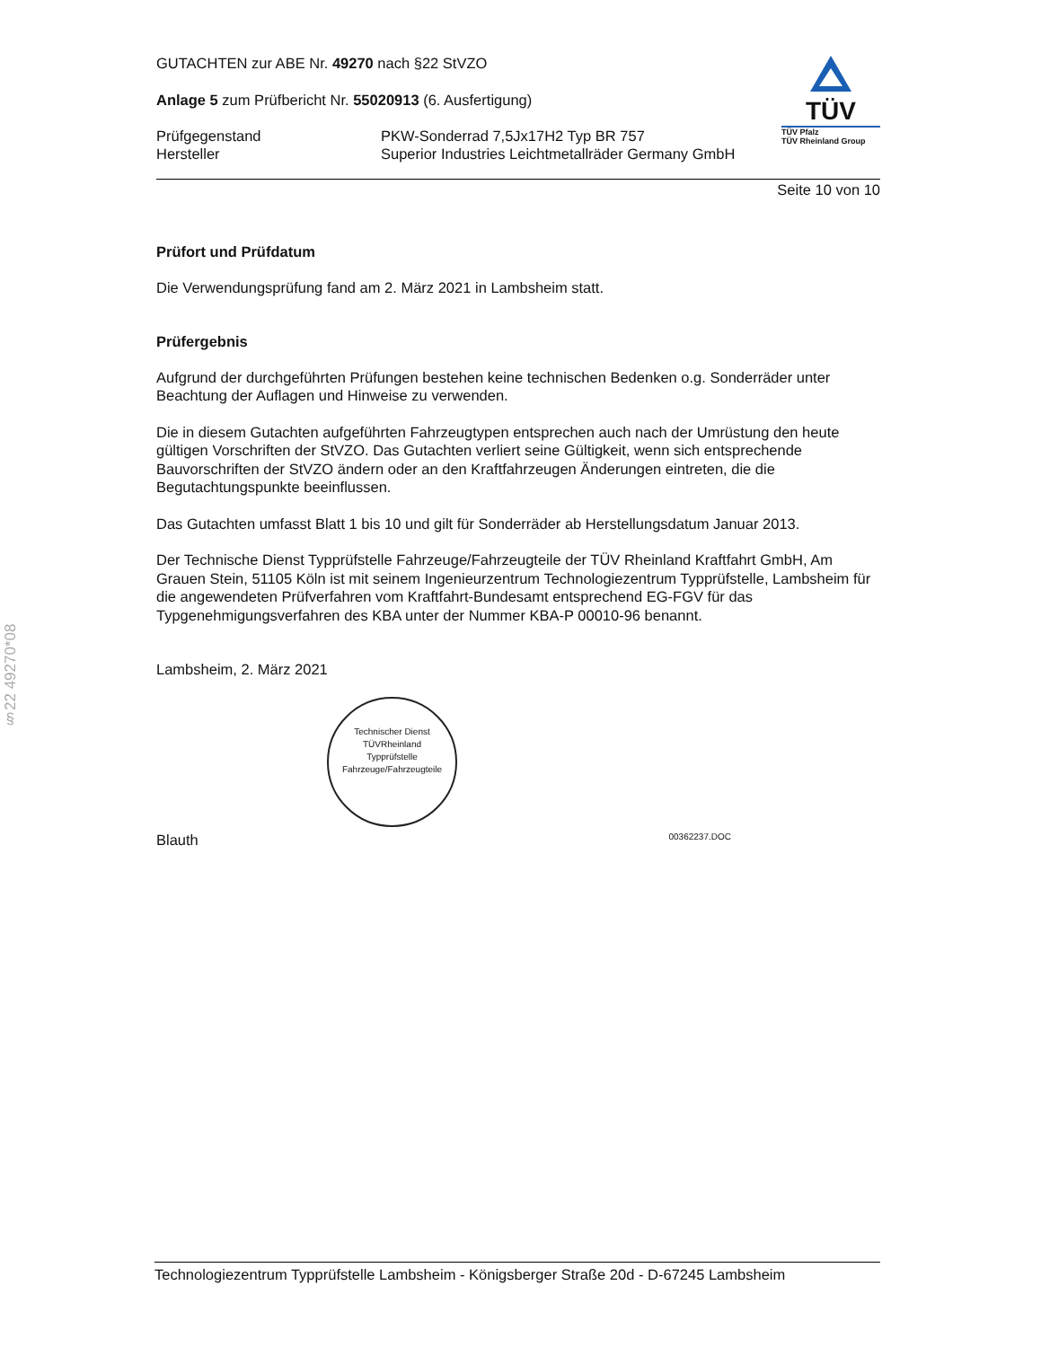§22 49270*08
GUTACHTEN zur ABE Nr. 49270 nach §22 StVZO
Anlage 5 zum Prüfbericht Nr. 55020913 (6. Ausfertigung)
Prüfgegenstand PKW-Sonderrad 7,5Jx17H2 Typ BR 757 Hersteller Superior Industries Leichtmetallräder Germany GmbH
TÜV
TÜV Pfalz
TÜV Rheinland Group
Seite 10 von 10
Prüfort und Prüfdatum
Die Verwendungsprüfung fand am 2. März 2021 in Lambsheim statt.
Prüfergebnis
Aufgrund der durchgeführten Prüfungen bestehen keine technischen Bedenken o.g. Sonderräder unter Beachtung der Auflagen und Hinweise zu verwenden.
Die in diesem Gutachten aufgeführten Fahrzeugtypen entsprechen auch nach der Umrüstung den heute gültigen Vorschriften der StVZO. Das Gutachten verliert seine Gültigkeit, wenn sich entsprechende Bauvorschriften der StVZO ändern oder an den Kraftfahrzeugen Änderungen eintreten, die die Begutachtungspunkte beeinflussen.
Das Gutachten umfasst Blatt 1 bis 10 und gilt für Sonderräder ab Herstellungsdatum Januar 2013.
Der Technische Dienst Typprüfstelle Fahrzeuge/Fahrzeugteile der TÜV Rheinland Kraftfahrt GmbH, Am Grauen Stein, 51105 Köln ist mit seinem Ingenieurzentrum Technologiezentrum Typprüfstelle, Lambsheim für die angewendeten Prüfverfahren vom Kraftfahrt-Bundesamt entsprechend EG-FGV für das Typgenehmigungsverfahren des KBA unter der Nummer KBA-P 00010-96 benannt.
Lambsheim, 2. März 2021
Technischer Dienst
TÜVRheinland
Typprüfstelle Fahrzeuge/Fahrzeugteile
Blauth 00362237.DOC
Technologiezentrum Typprüfstelle Lambsheim - Königsberger Straße 20d - D-67245 Lambsheim